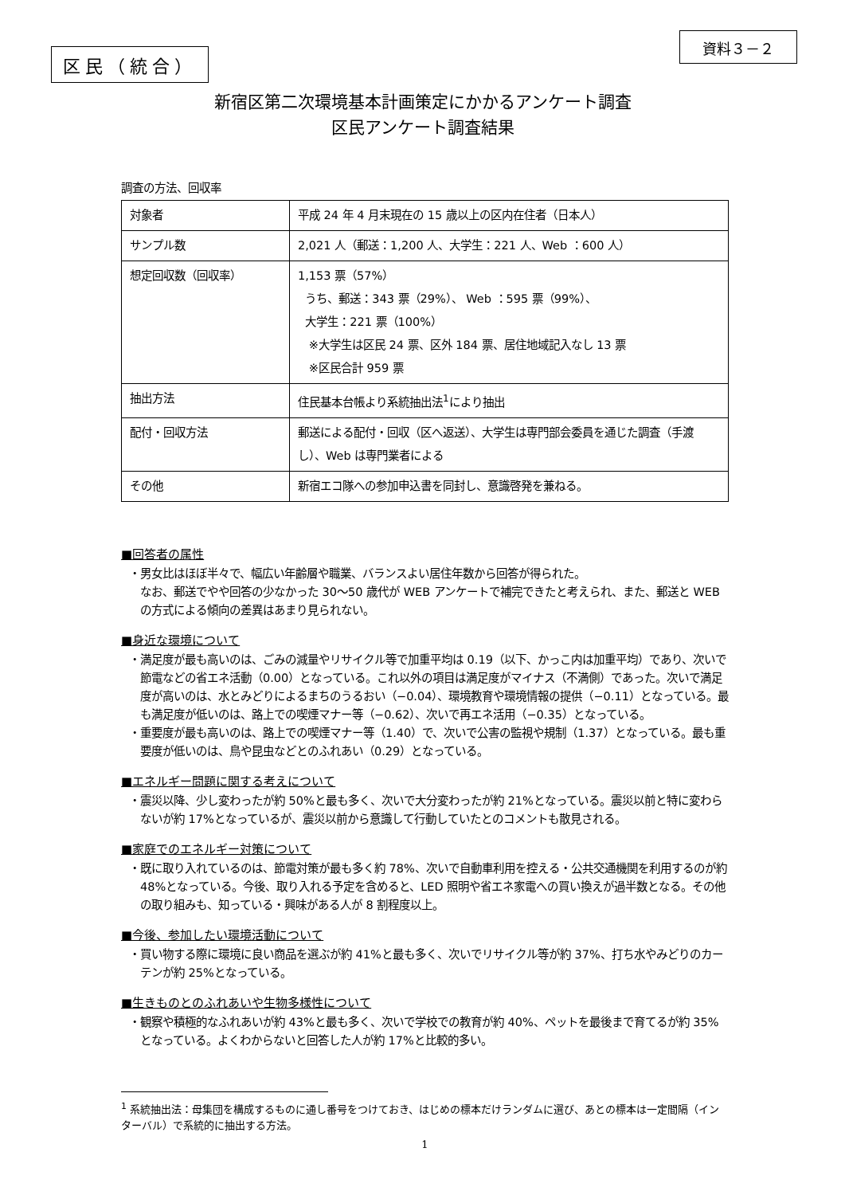区民（統合）
資料３－２
新宿区第二次環境基本計画策定にかかるアンケート調査
区民アンケート調査結果
調査の方法、回収率
| 対象者 | 平成 24 年 4 月末現在の 15 歳以上の区内在住者（日本人） |
| サンプル数 | 2,021 人（郵送：1,200 人、大学生：221 人、Web ：600 人） |
| 想定回収数（回収率） | 1,153 票（57%） うち、郵送：343 票（29%）、 Web ：595 票（99%）、 大学生：221 票（100%） ※大学生は区民 24 票、区外 184 票、居住地域記入なし 13 票 ※区民合計 959 票 |
| 抽出方法 | 住民基本台帳より系統抽出法<sup>1</sup>により抽出 |
| 配付・回収方法 | 郵送による配付・回収（区へ返送）、大学生は専門部会委員を通じた調査（手渡し）、Web は専門業者による |
| その他 | 新宿エコ隊への参加申込書を同封し、意識啓発を兼ねる。 |
■回答者の属性
・男女比はほぼ半々で、幅広い年齢層や職業、バランスよい居住年数から回答が得られた。
なお、郵送でやや回答の少なかった 30～50 歳代が WEB アンケートで補完できたと考えられ、また、郵送と WEB の方式による傾向の差異はあまり見られない。
■身近な環境について
・満足度が最も高いのは、ごみの減量やリサイクル等で加重平均は 0.19（以下、かっこ内は加重平均）であり、次いで節電などの省エネ活動（0.00）となっている。これ以外の項目は満足度がマイナス（不満側）であった。次いで満足度が高いのは、水とみどりによるまちのうるおい（−0.04）、環境教育や環境情報の提供（−0.11）となっている。最も満足度が低いのは、路上での喫煙マナー等（−0.62）、次いで再エネ活用（−0.35）となっている。
・重要度が最も高いのは、路上での喫煙マナー等（1.40）で、次いで公害の監視や規制（1.37）となっている。最も重要度が低いのは、鳥や昆虫などとのふれあい（0.29）となっている。
■エネルギー問題に関する考えについて
・震災以降、少し変わったが約 50%と最も多く、次いで大分変わったが約 21%となっている。震災以前と特に変わらないが約 17%となっているが、震災以前から意識して行動していたとのコメントも散見される。
■家庭でのエネルギー対策について
・既に取り入れているのは、節電対策が最も多く約 78%、次いで自動車利用を控える・公共交通機関を利用するのが約 48%となっている。今後、取り入れる予定を含めると、LED 照明や省エネ家電への買い換えが過半数となる。その他の取り組みも、知っている・興味がある人が 8 割程度以上。
■今後、参加したい環境活動について
・買い物する際に環境に良い商品を選ぶが約 41%と最も多く、次いでリサイクル等が約 37%、打ち水やみどりのカーテンが約 25%となっている。
■生きものとのふれあいや生物多様性について
・観察や積極的なふれあいが約 43%と最も多く、次いで学校での教育が約 40%、ペットを最後まで育てるが約 35%となっている。よくわからないと回答した人が約 17%と比較的多い。
<sup>1</sup> 系統抽出法：母集団を構成するものに通し番号をつけておき、はじめの標本だけランダムに選び、あとの標本は一定間隔（インターバル）で系統的に抽出する方法。
1